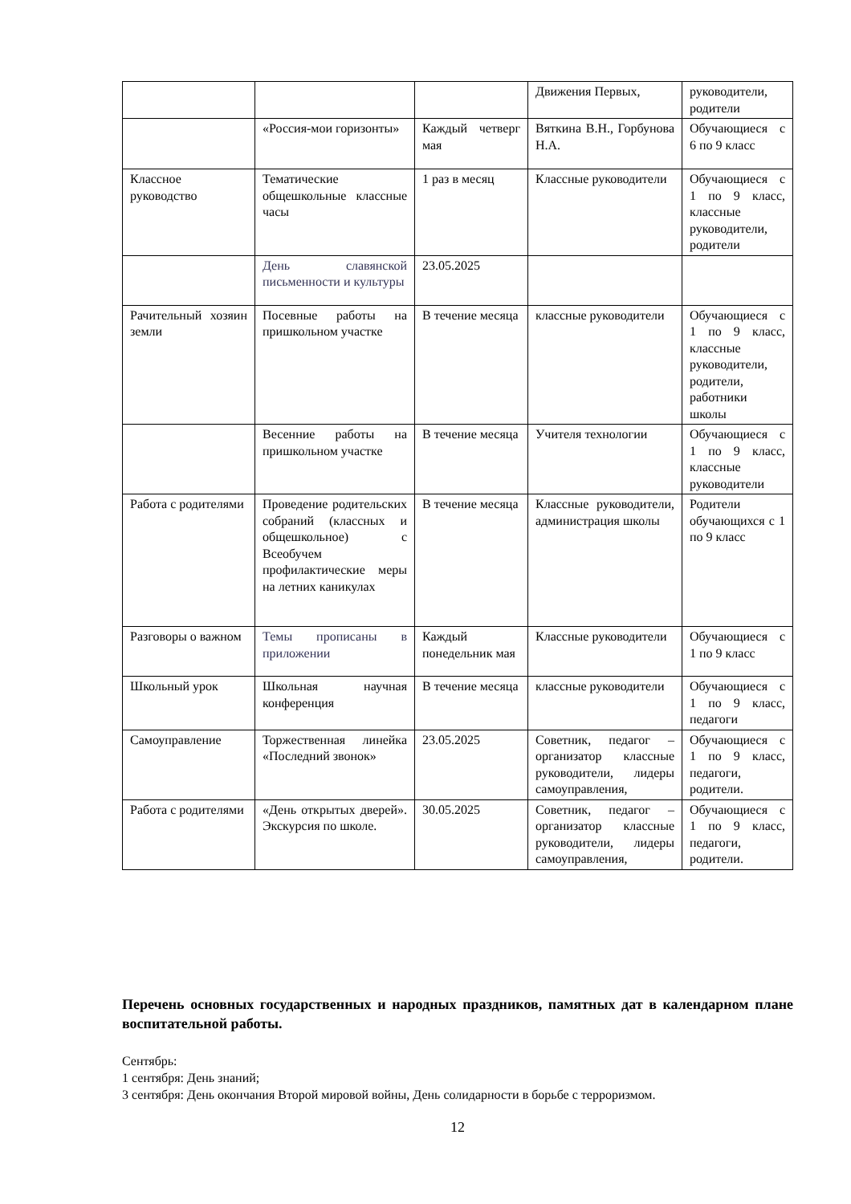| | | | Движения Первых, | руководители, родители |
| | «Россия-мои горизонты» | Каждый четверг мая | Вяткина В.Н., Горбунова Н.А. | Обучающиеся с 6 по 9 класс |
| Классное руководство | Тематические общешкольные классные часы | 1 раз в месяц | Классные руководители | Обучающиеся с 1 по 9 класс, классные руководители, родители |
| | День славянской письменности и культуры | 23.05.2025 | | |
| Рачительный хозяин земли | Посевные работы на пришкольном участке | В течение месяца | классные руководители | Обучающиеся с 1 по 9 класс, классные руководители, родители, работники школы |
| | Весенние работы на пришкольном участке | В течение месяца | Учителя технологии | Обучающиеся с 1 по 9 класс, классные руководители |
| Работа с родителями | Проведение родительских собраний (классных и общешкольное) с Всеобучем профилактические меры на летних каникулах | В течение месяца | Классные руководители, администрация школы | Родители обучающихся с 1 по 9 класс |
| Разговоры о важном | Темы прописаны в приложении | Каждый понедельник мая | Классные руководители | Обучающиеся с 1 по 9 класс |
| Школьный урок | Школьная научная конференция | В течение месяца | классные руководители | Обучающиеся с 1 по 9 класс, педагоги |
| Самоуправление | Торжественная линейка «Последний звонок» | 23.05.2025 | Советник, педагог – организатор классные руководители, лидеры самоуправления, | Обучающиеся с 1 по 9 класс, педагоги, родители. |
| Работа с родителями | «День открытых дверей». Экскурсия по школе. | 30.05.2025 | Советник, педагог – организатор классные руководители, лидеры самоуправления, | Обучающиеся с 1 по 9 класс, педагоги, родители. |
Перечень основных государственных и народных праздников, памятных дат в календарном плане воспитательной работы.
Сентябрь:
1 сентября: День знаний;
3 сентября: День окончания Второй мировой войны, День солидарности в борьбе с терроризмом.
12